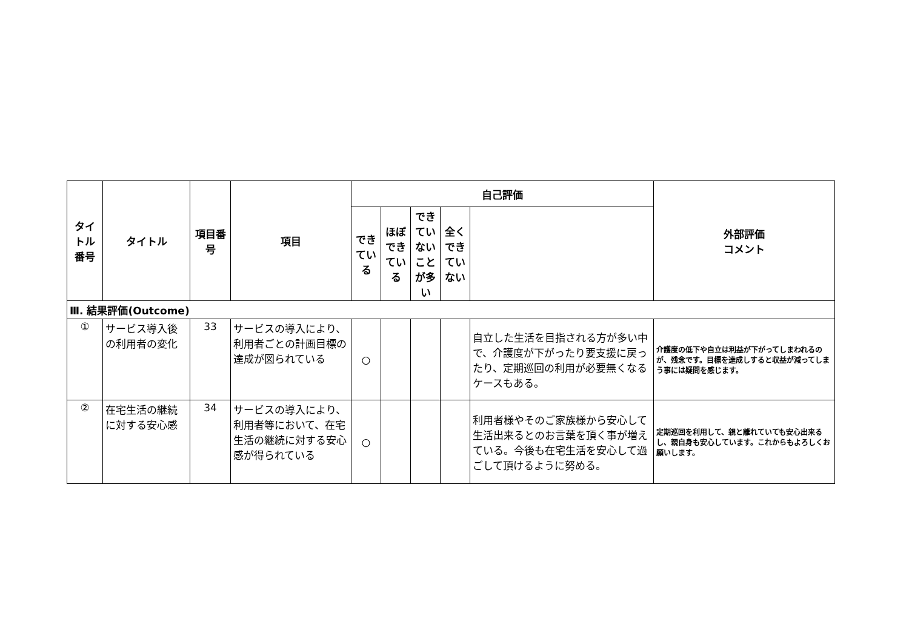| タイトル番号 | タイトル | 項目番号 | 項目 | 自己評価 | | | | | 外部評価 コメント |
| --- | --- | --- | --- | --- | --- | --- | --- | --- | --- |
| | | | | できている | ほぼできている | できていないことが多い | 全くできていない | | |
| Ⅲ. 結果評価(Outcome) | | | | | | | | | |
| ① | サービス導入後の利用者の変化 | 33 | サービスの導入により、利用者ごとの計画目標の達成が図られている | ○ | | | | 自立した生活を目指される方が多い中で、介護度が下がったり要支援に戻ったり、定期巡回の利用が必要無くなるケースもある。 | 介護度の低下や自立は利益が下がってしまわれるのが、残念です。目標を達成しすると収益が減ってしまう事には疑問を感じます。 |
| ② | 在宅生活の継続に対する安心感 | 34 | サービスの導入により、利用者等において、在宅生活の継続に対する安心感が得られている | ○ | | | | 利用者様やそのご家族様から安心して生活出来るとのお言葉を頂く事が増えている。今後も在宅生活を安心して過ごして頂けるように努める。 | 定期巡回を利用して、親と離れていても安心出来るし、親自身も安心しています。これからもよろしくお願いします。 |